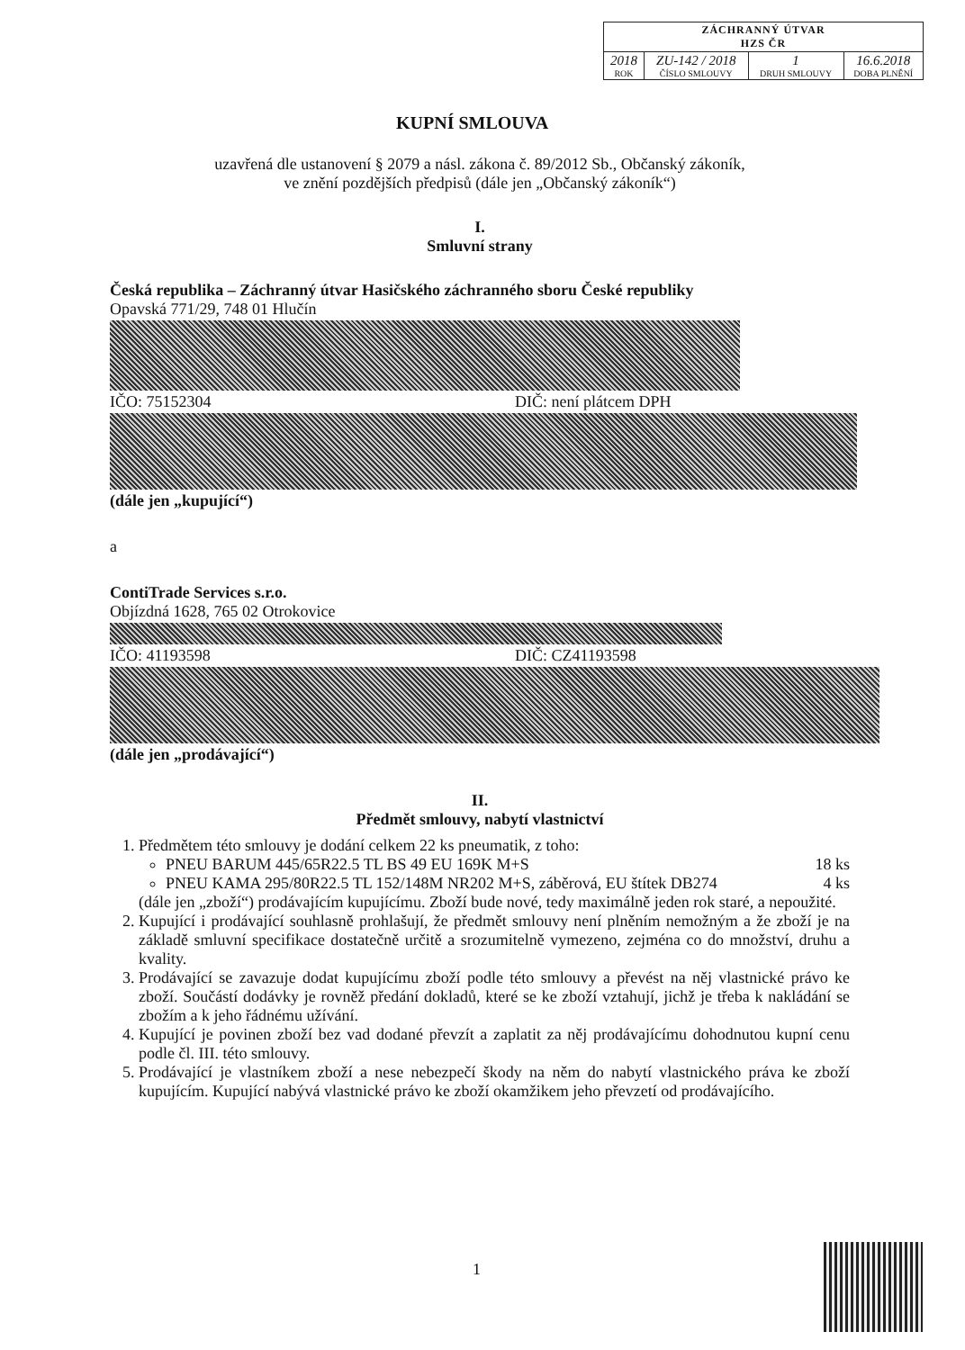| ZÁCHRANNÝ ÚTVAR HZS ČR | | | |
| --- | --- | --- | --- |
| 2018 ROK | ZU-142 / 2018 ČÍSLO SMLOUVY | 1 DRUH SMLOUVY | 16.6.2018 DOBA PLNĚNÍ |
KUPNÍ SMLOUVA
uzavřená dle ustanovení § 2079 a násl. zákona č. 89/2012 Sb., Občanský zákoník,
ve znění pozdějších předpisů (dále jen „Občanský zákoník“)
I.
Smluvní strany
Česká republika – Záchranný útvar Hasičského záchranného sboru České republiky
Opavská 771/29, 748 01 Hlučín
IČO: 75152304 DIČ: není plátcem DPH
(dále jen „kupující“)
a
ContiTrade Services s.r.o.
Objízdná 1628, 765 02 Otrokovice
IČO: 41193598 DIČ: CZ41193598
(dále jen „prodávající“)
II.
Předmět smlouvy, nabytí vlastnictví
1. Předmětem této smlouvy je dodání celkem 22 ks pneumatik, z toho:
PNEU BARUM 445/65R22.5 TL BS 49 EU 169K M+S 18 ks
PNEU KAMA 295/80R22.5 TL 152/148M NR202 M+S, záběrová, EU štítek DB274 4 ks
(dále jen „zboží“) prodávajícím kupujícímu. Zboží bude nové, tedy maximálně jeden rok staré, a nepoužité.
2. Kupující i prodávající souhlasně prohlašují, že předmět smlouvy není plněním nemožným a že zboží je na základě smluvní specifikace dostatečně určitě a srozumitelně vymezeno, zejména co do množství, druhu a kvality.
3. Prodávající se zavazuje dodat kupujícímu zboží podle této smlouvy a převést na něj vlastnické právo ke zboží. Součástí dodávky je rovněž předání dokladů, které se ke zboží vztahují, jichž je třeba k nakládání se zbožím a k jeho řádnému užívání.
4. Kupující je povinen zboží bez vad dodané převzít a zaplatit za něj prodávajícímu dohodnutou kupní cenu podle čl. III. této smlouvy.
5. Prodávající je vlastníkem zboží a nese nebezpečí škody na něm do nabytí vlastnického práva ke zboží kupujícím. Kupující nabývá vlastnické právo ke zboží okamžikem jeho převzetí od prodávajícího.
1